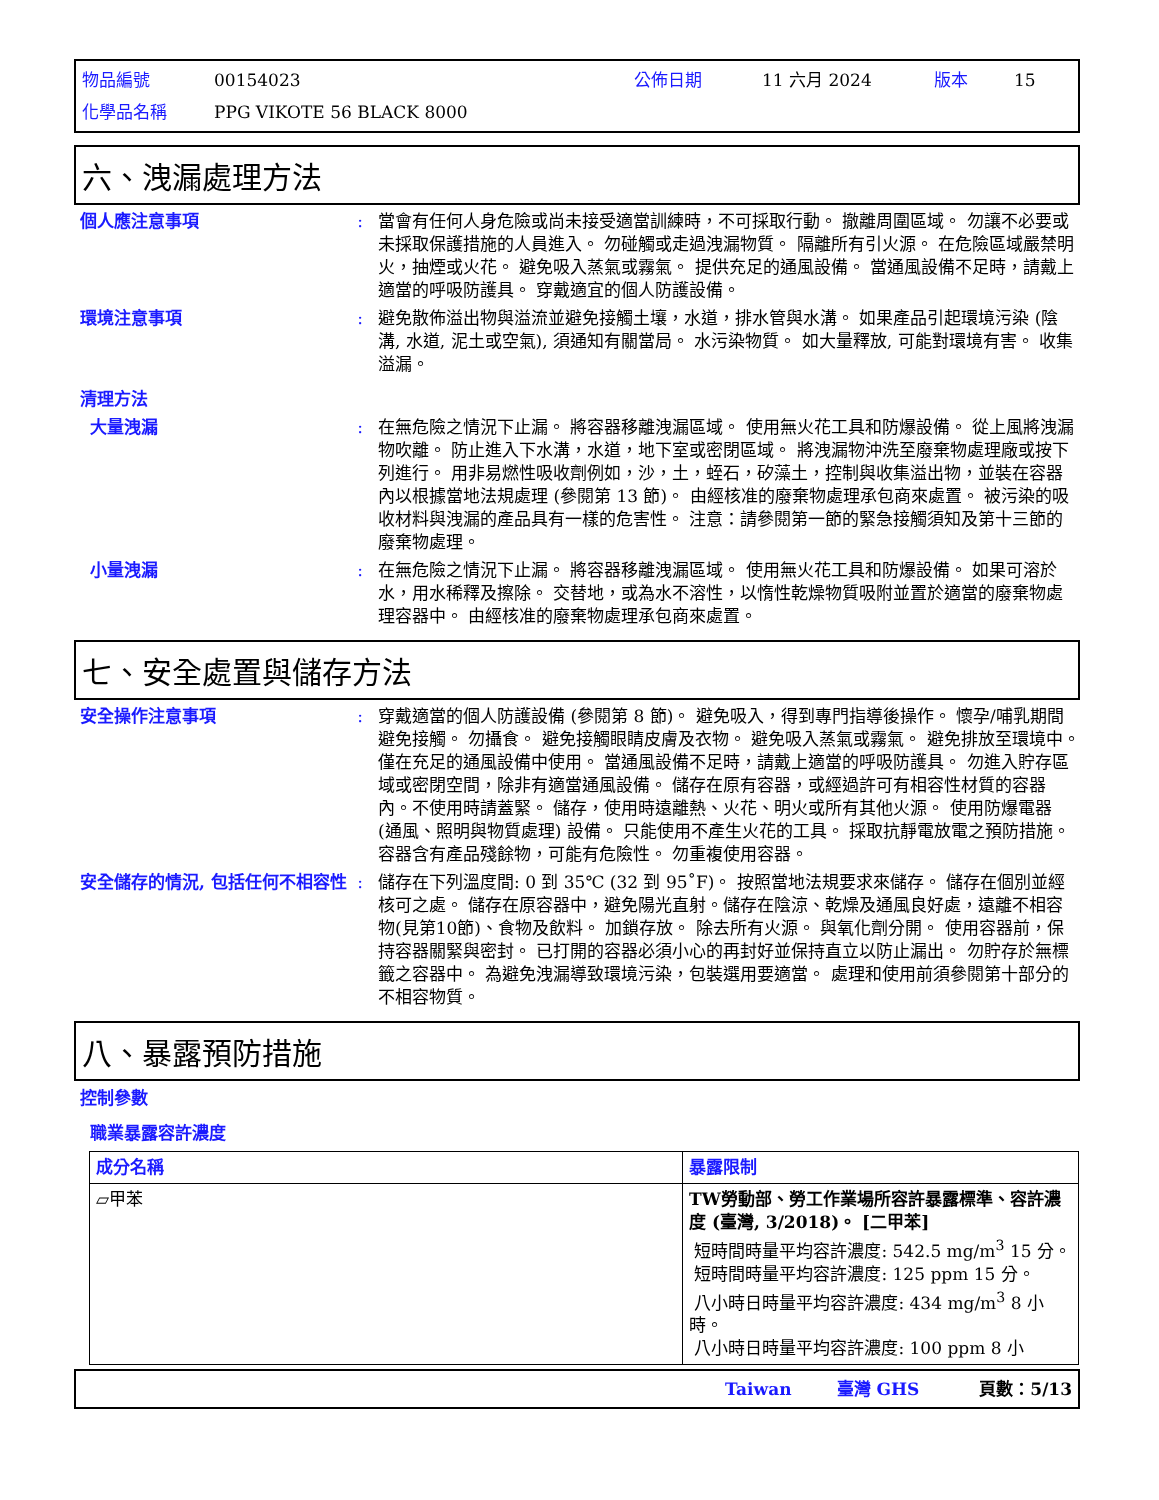物品編號 00154023 公佈日期 11 六月 2024 版本 15
化學品名稱 PPG VIKOTE 56 BLACK 8000
六、洩漏處理方法
個人應注意事項 : 當會有任何人身危險或尚未接受適當訓練時，不可採取行動。 撤離周圍區域。 勿讓不必要或未採取保護措施的人員進入。 勿碰觸或走過洩漏物質。 隔離所有引火源。 在危險區域嚴禁明火，抽煙或火花。 避免吸入蒸氣或霧氣。 提供充足的通風設備。 當通風設備不足時，請戴上適當的呼吸防護具。 穿戴適宜的個人防護設備。
環境注意事項 : 避免散佈溢出物與溢流並避免接觸土壤，水道，排水管與水溝。 如果產品引起環境污染 (陰溝, 水道, 泥土或空氣), 須通知有關當局。 水污染物質。 如大量釋放, 可能對環境有害。 收集溢漏。
清理方法
大量洩漏 : 在無危險之情況下止漏。 將容器移離洩漏區域。 使用無火花工具和防爆設備。 從上風將洩漏物吹離。 防止進入下水溝，水道，地下室或密閉區域。 將洩漏物沖洗至廢棄物處理廠或按下列進行。 用非易燃性吸收劑例如，沙，土，蛭石，矽藻土，控制與收集溢出物，並裝在容器內以根據當地法規處理 (參閱第 13 節)。 由經核准的廢棄物處理承包商來處置。 被污染的吸收材料與洩漏的產品具有一樣的危害性。 注意：請參閱第一節的緊急接觸須知及第十三節的廢棄物處理。
小量洩漏 : 在無危險之情況下止漏。 將容器移離洩漏區域。 使用無火花工具和防爆設備。 如果可溶於水，用水稀釋及擦除。 交替地，或為水不溶性，以惰性乾燥物質吸附並置於適當的廢棄物處理容器中。 由經核准的廢棄物處理承包商來處置。
七、安全處置與儲存方法
安全操作注意事項 : 穿戴適當的個人防護設備 (參閱第 8 節)。 避免吸入，得到專門指導後操作。 懷孕/哺乳期間避免接觸。 勿攝食。 避免接觸眼睛皮膚及衣物。 避免吸入蒸氣或霧氣。 避免排放至環境中。 僅在充足的通風設備中使用。 當通風設備不足時，請戴上適當的呼吸防護具。 勿進入貯存區域或密閉空間，除非有適當通風設備。 儲存在原有容器，或經過許可有相容性材質的容器內。不使用時請蓋緊。 儲存，使用時遠離熱、火花、明火或所有其他火源。 使用防爆電器 (通風、照明與物質處理) 設備。 只能使用不產生火花的工具。 採取抗靜電放電之預防措施。 容器含有產品殘餘物，可能有危險性。 勿重複使用容器。
安全儲存的情況, 包括任何不相容性
: 儲存在下列溫度間: 0 到 35℃ (32 到 95˚F)。 按照當地法規要求來儲存。 儲存在個別並經核可之處。 儲存在原容器中，避免陽光直射。儲存在陰涼、乾燥及通風良好處，遠離不相容物(見第10節)、食物及飲料。 加鎖存放。 除去所有火源。 與氧化劑分開。 使用容器前，保持容器關緊與密封。 已打開的容器必須小心的再封好並保持直立以防止漏出。 勿貯存於無標籤之容器中。 為避免洩漏導致環境污染，包裝選用要適當。 處理和使用前須參閱第十部分的不相容物質。
八、暴露預防措施
控制參數
職業暴露容許濃度
| 成分名稱 | 暴露限制 |
| --- | --- |
| ▱甲苯 | TW勞動部、勞工作業場所容許暴露標準、容許濃度 (臺灣, 3/2018)。 [二甲苯] 短時間時量平均容許濃度: 542.5 mg/m<sup>3</sup> 15 分。 短時間時量平均容許濃度: 125 ppm 15 分。 八小時日時量平均容許濃度: 434 mg/m<sup>3</sup> 8 小時。 八小時日時量平均容許濃度: 100 ppm 8 小 |
Taiwan 臺灣 GHS 頁數：5/13